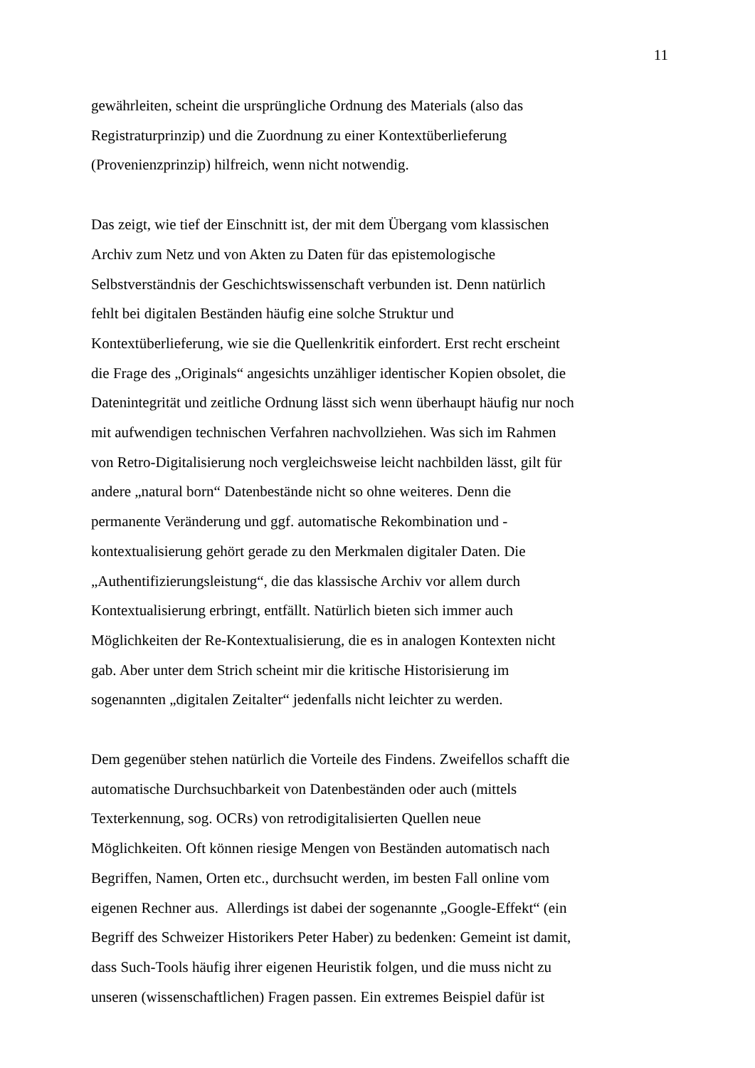11
gewährleiten, scheint die ursprüngliche Ordnung des Materials (also das
Registraturprinzip) und die Zuordnung zu einer Kontextüberlieferung
(Provenienzprinzip) hilfreich, wenn nicht notwendig.
Das zeigt, wie tief der Einschnitt ist, der mit dem Übergang vom klassischen
Archiv zum Netz und von Akten zu Daten für das epistemologische
Selbstverständnis der Geschichtswissenschaft verbunden ist. Denn natürlich
fehlt bei digitalen Beständen häufig eine solche Struktur und
Kontextüberlieferung, wie sie die Quellenkritik einfordert. Erst recht erscheint
die Frage des „Originals“ angesichts unzähliger identischer Kopien obsolet, die
Datenintegrität und zeitliche Ordnung lässt sich wenn überhaupt häufig nur noch
mit aufwendigen technischen Verfahren nachvollziehen. Was sich im Rahmen
von Retro-Digitalisierung noch vergleichsweise leicht nachbilden lässt, gilt für
andere „natural born“ Datenbestände nicht so ohne weiteres. Denn die
permanente Veränderung und ggf. automatische Rekombination und -
kontextualisierung gehört gerade zu den Merkmalen digitaler Daten. Die
„Authentifizierungsleistung“, die das klassische Archiv vor allem durch
Kontextualisierung erbringt, entfällt. Natürlich bieten sich immer auch
Möglichkeiten der Re-Kontextualisierung, die es in analogen Kontexten nicht
gab. Aber unter dem Strich scheint mir die kritische Historisierung im
sogenannten „digitalen Zeitalter“ jedenfalls nicht leichter zu werden.
Dem gegenüber stehen natürlich die Vorteile des Findens. Zweifellos schafft die
automatische Durchsuchbarkeit von Datenbeständen oder auch (mittels
Texterkennung, sog. OCRs) von retrodigitalisierten Quellen neue
Möglichkeiten. Oft können riesige Mengen von Beständen automatisch nach
Begriffen, Namen, Orten etc., durchsucht werden, im besten Fall online vom
eigenen Rechner aus. Allerdings ist dabei der sogenannte „Google-Effekt“ (ein
Begriff des Schweizer Historikers Peter Haber) zu bedenken: Gemeint ist damit,
dass Such-Tools häufig ihrer eigenen Heuristik folgen, und die muss nicht zu
unseren (wissenschaftlichen) Fragen passen. Ein extremes Beispiel dafür ist